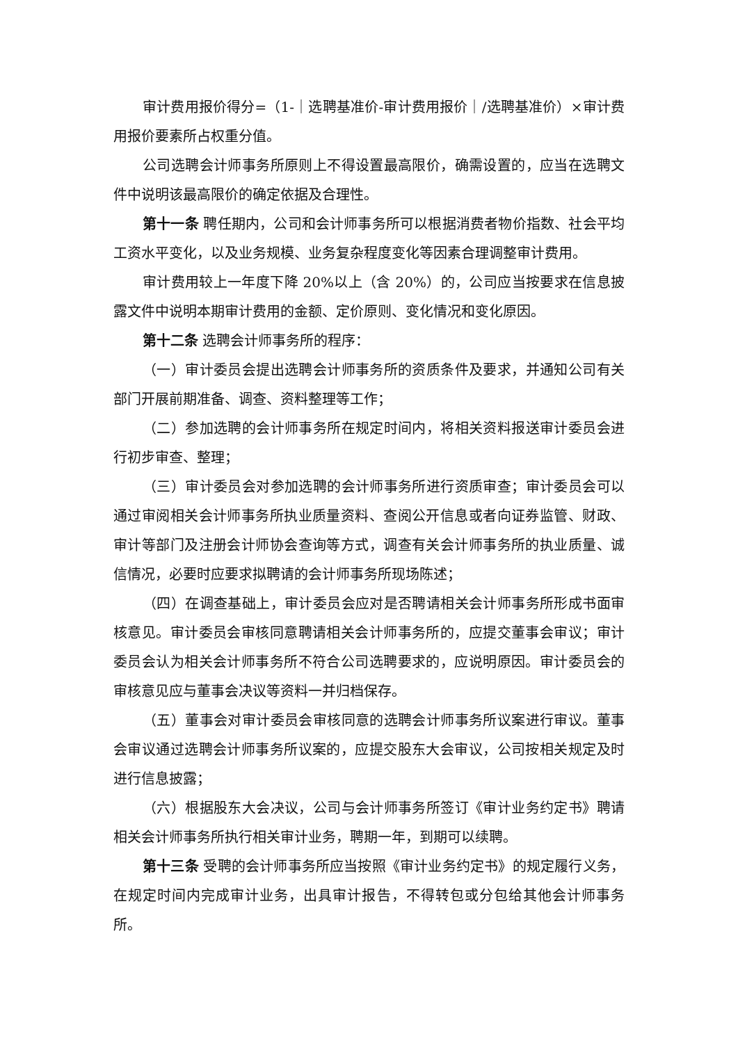审计费用报价得分=（1-｜选聘基准价-审计费用报价｜/选聘基准价）×审计费用报价要素所占权重分值。
公司选聘会计师事务所原则上不得设置最高限价，确需设置的，应当在选聘文件中说明该最高限价的确定依据及合理性。
第十一条 聘任期内，公司和会计师事务所可以根据消费者物价指数、社会平均工资水平变化，以及业务规模、业务复杂程度变化等因素合理调整审计费用。
审计费用较上一年度下降 20%以上（含 20%）的，公司应当按要求在信息披露文件中说明本期审计费用的金额、定价原则、变化情况和变化原因。
第十二条 选聘会计师事务所的程序：
（一）审计委员会提出选聘会计师事务所的资质条件及要求，并通知公司有关部门开展前期准备、调查、资料整理等工作；
（二）参加选聘的会计师事务所在规定时间内，将相关资料报送审计委员会进行初步审查、整理；
（三）审计委员会对参加选聘的会计师事务所进行资质审查；审计委员会可以通过审阅相关会计师事务所执业质量资料、查阅公开信息或者向证券监管、财政、审计等部门及注册会计师协会查询等方式，调查有关会计师事务所的执业质量、诚信情况，必要时应要求拟聘请的会计师事务所现场陈述；
（四）在调查基础上，审计委员会应对是否聘请相关会计师事务所形成书面审核意见。审计委员会审核同意聘请相关会计师事务所的，应提交董事会审议；审计委员会认为相关会计师事务所不符合公司选聘要求的，应说明原因。审计委员会的审核意见应与董事会决议等资料一并归档保存。
（五）董事会对审计委员会审核同意的选聘会计师事务所议案进行审议。董事会审议通过选聘会计师事务所议案的，应提交股东大会审议，公司按相关规定及时进行信息披露；
（六）根据股东大会决议，公司与会计师事务所签订《审计业务约定书》聘请相关会计师事务所执行相关审计业务，聘期一年，到期可以续聘。
第十三条 受聘的会计师事务所应当按照《审计业务约定书》的规定履行义务，在规定时间内完成审计业务，出具审计报告，不得转包或分包给其他会计师事务所。